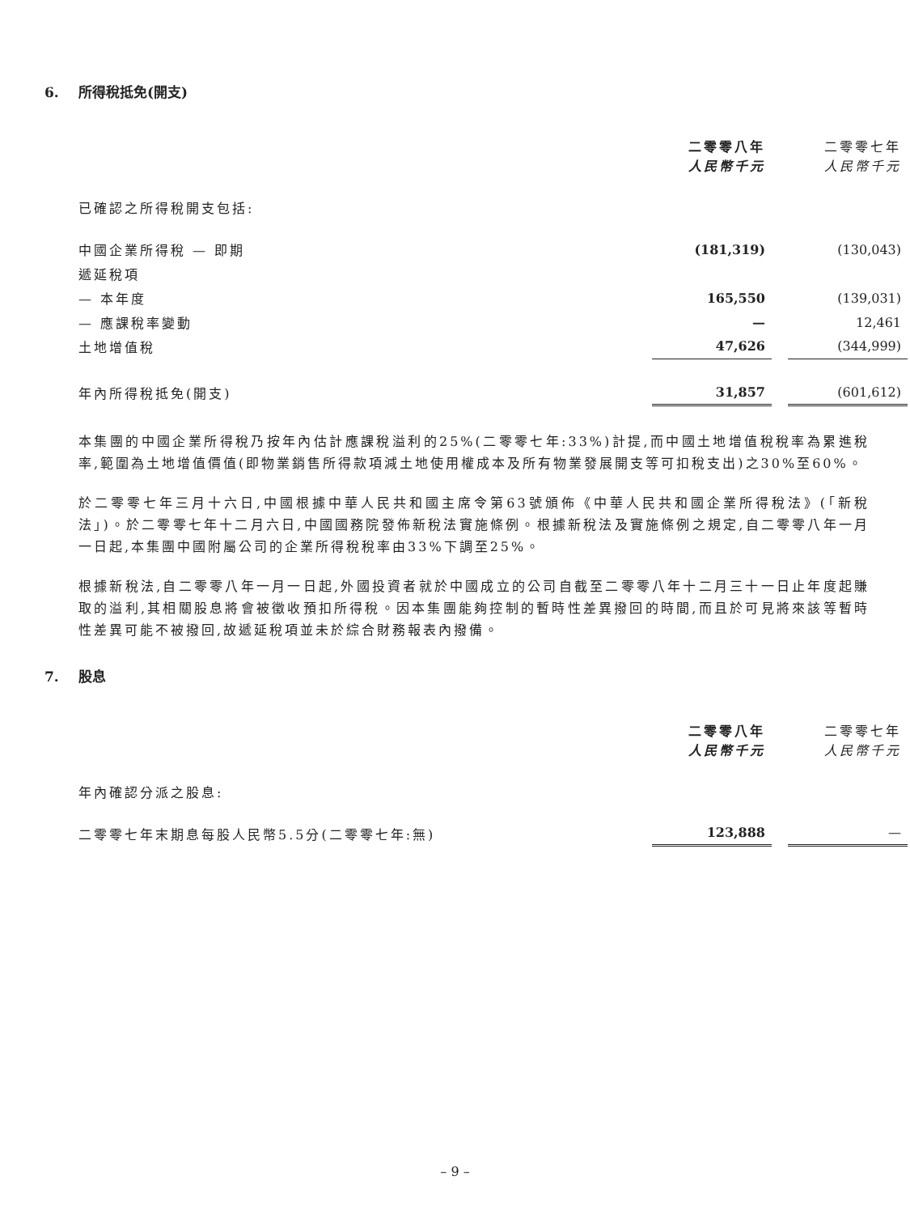6. 所得稅抵免(開支)
| | 二零零八年 人民幣千元 | | 二零零七年 人民幣千元 |
| 已確認之所得稅開支包括: | | | |
| 中國企業所得稅 — 即期 | (181,319) | | (130,043) |
| 遞延稅項 | | | |
| — 本年度 | 165,550 | | (139,031) |
| — 應課稅率變動 | — | | 12,461 |
| 土地增值稅 | 47,626 | | (344,999) |
| 年內所得稅抵免(開支) | 31,857 | | (601,612) |
本集團的中國企業所得稅乃按年內估計應課稅溢利的25%(二零零七年:33%)計提,而中國土地增值稅稅率為累進稅率,範圍為土地增值價值(即物業銷售所得款項減土地使用權成本及所有物業發展開支等可扣稅支出)之30%至60%。
於二零零七年三月十六日,中國根據中華人民共和國主席令第63號頒佈《中華人民共和國企業所得稅法》(「新稅法」)。於二零零七年十二月六日,中國國務院發佈新稅法實施條例。根據新稅法及實施條例之規定,自二零零八年一月一日起,本集團中國附屬公司的企業所得稅稅率由33%下調至25%。
根據新稅法,自二零零八年一月一日起,外國投資者就於中國成立的公司自截至二零零八年十二月三十一日止年度起賺取的溢利,其相關股息將會被徵收預扣所得稅。因本集團能夠控制的暫時性差異撥回的時間,而且於可見將來該等暫時性差異可能不被撥回,故遞延稅項並未於綜合財務報表內撥備。
7. 股息
| | 二零零八年 人民幣千元 | | 二零零七年 人民幣千元 |
| 年內確認分派之股息: | | | |
| 二零零七年末期息每股人民幣5.5分(二零零七年:無) | 123,888 | | — |
– 9 –